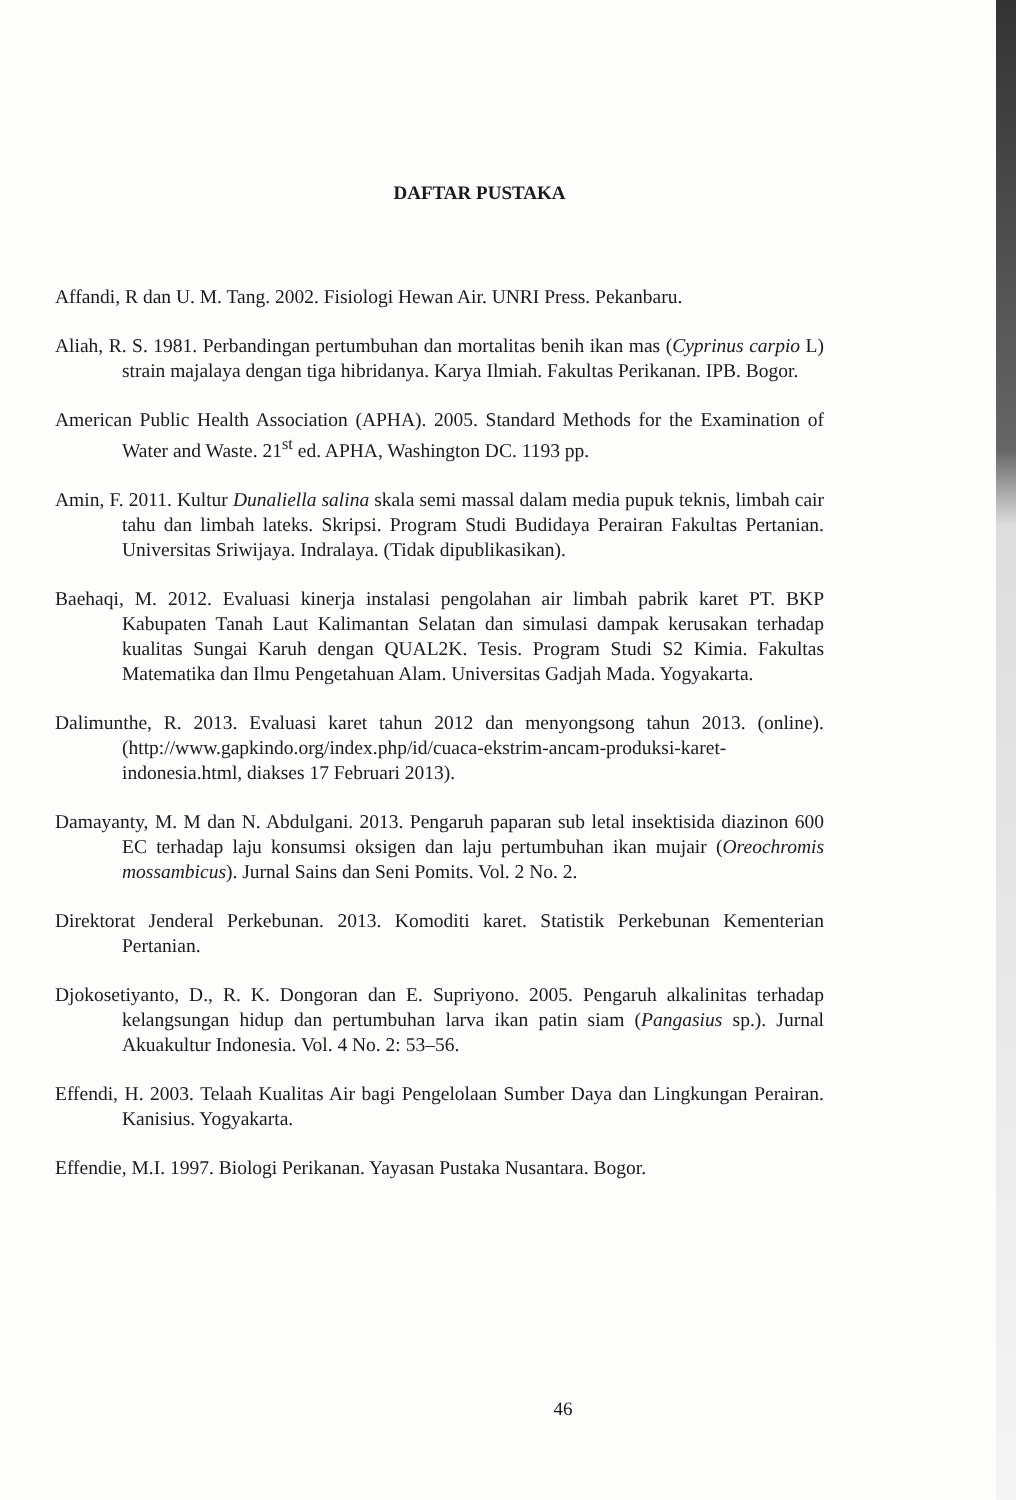DAFTAR PUSTAKA
Affandi, R dan U. M. Tang. 2002. Fisiologi Hewan Air. UNRI Press. Pekanbaru.
Aliah, R. S. 1981. Perbandingan pertumbuhan dan mortalitas benih ikan mas (Cyprinus carpio L) strain majalaya dengan tiga hibridanya. Karya Ilmiah. Fakultas Perikanan. IPB. Bogor.
American Public Health Association (APHA). 2005. Standard Methods for the Examination of Water and Waste. 21<sup>st</sup> ed. APHA, Washington DC. 1193 pp.
Amin, F. 2011. Kultur Dunaliella salina skala semi massal dalam media pupuk teknis, limbah cair tahu dan limbah lateks. Skripsi. Program Studi Budidaya Perairan Fakultas Pertanian. Universitas Sriwijaya. Indralaya. (Tidak dipublikasikan).
Baehaqi, M. 2012. Evaluasi kinerja instalasi pengolahan air limbah pabrik karet PT. BKP Kabupaten Tanah Laut Kalimantan Selatan dan simulasi dampak kerusakan terhadap kualitas Sungai Karuh dengan QUAL2K. Tesis. Program Studi S2 Kimia. Fakultas Matematika dan Ilmu Pengetahuan Alam. Universitas Gadjah Mada. Yogyakarta.
Dalimunthe, R. 2013. Evaluasi karet tahun 2012 dan menyongsong tahun 2013. (online). (http://www.gapkindo.org/index.php/id/cuaca-ekstrim-ancam-produksi-karet-indonesia.html, diakses 17 Februari 2013).
Damayanty, M. M dan N. Abdulgani. 2013. Pengaruh paparan sub letal insektisida diazinon 600 EC terhadap laju konsumsi oksigen dan laju pertumbuhan ikan mujair (Oreochromis mossambicus). Jurnal Sains dan Seni Pomits. Vol. 2 No. 2.
Direktorat Jenderal Perkebunan. 2013. Komoditi karet. Statistik Perkebunan Kementerian Pertanian.
Djokosetiyanto, D., R. K. Dongoran dan E. Supriyono. 2005. Pengaruh alkalinitas terhadap kelangsungan hidup dan pertumbuhan larva ikan patin siam (Pangasius sp.). Jurnal Akuakultur Indonesia. Vol. 4 No. 2: 53–56.
Effendi, H. 2003. Telaah Kualitas Air bagi Pengelolaan Sumber Daya dan Lingkungan Perairan. Kanisius. Yogyakarta.
Effendie, M.I. 1997. Biologi Perikanan. Yayasan Pustaka Nusantara. Bogor.
46